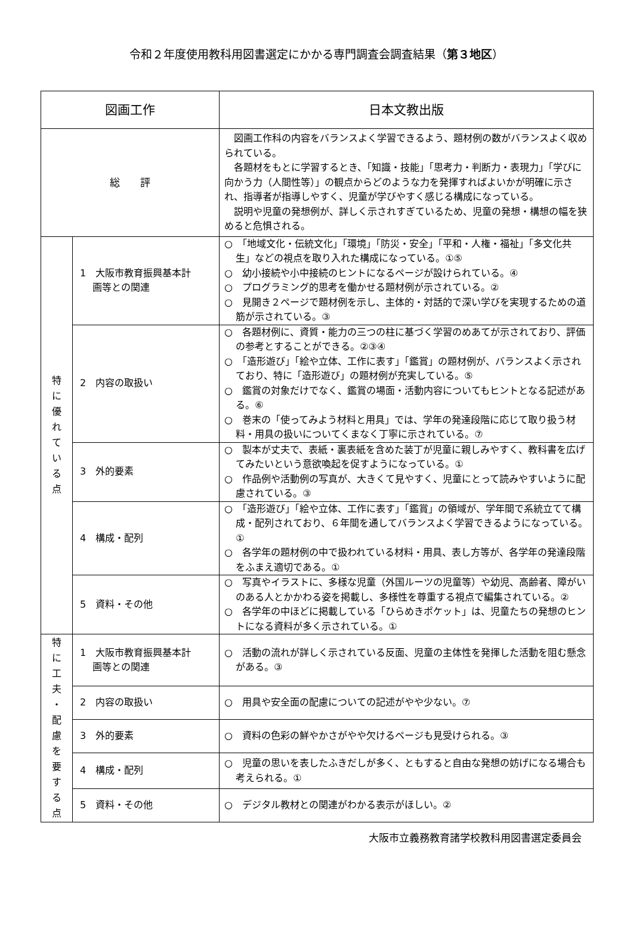令和２年度使用教科用図書選定にかかる専門調査会調査結果（第３地区）
| 図画工作 | | 日本文教出版 |
| 総 評 | | 図画工作科の内容をバランスよく学習できるよう、題材例の数がバランスよく収められている。 各題材をもとに学習するとき、「知識・技能」「思考力・判断力・表現力」「学びに向かう力（人間性等）」の観点からどのような力を発揮すればよいかが明確に示され、指導者が指導しやすく、児童が学びやすく感じる構成になっている。 説明や児童の発想例が、詳しく示されすぎているため、児童の発想・構想の幅を狭めると危惧される。 |
| 特 に 優 れ て い る 点 | 1 大阪市教育振興基本計 画等との関連 | ○ 「地域文化・伝統文化」「環境」「防災・安全」「平和・人権・福祉」「多文化共生」などの視点を取り入れた構成になっている。①⑤ ○ 幼小接続や小中接続のヒントになるページが設けられている。④ ○ プログラミング的思考を働かせる題材例が示されている。② ○ 見開き２ページで題材例を示し、主体的・対話的で深い学びを実現するための道筋が示されている。③ |
| | 2 内容の取扱い | ○ 各題材例に、資質・能力の三つの柱に基づく学習のめあてが示されており、評価の参考とすることができる。②③④ ○ 「造形遊び」「絵や立体、工作に表す」「鑑賞」の題材例が、バランスよく示されており、特に「造形遊び」の題材例が充実している。⑤ ○ 鑑賞の対象だけでなく、鑑賞の場面・活動内容についてもヒントとなる記述がある。⑥ ○ 巻末の「使ってみよう材料と用具」では、学年の発達段階に応じて取り扱う材料・用具の扱いについてくまなく丁寧に示されている。⑦ |
| | 3 外的要素 | ○ 製本が丈夫で、表紙・裏表紙を含めた装丁が児童に親しみやすく、教科書を広げてみたいという意欲喚起を促すようになっている。① ○ 作品例や活動例の写真が、大きくて見やすく、児童にとって読みやすいように配慮されている。③ |
| | 4 構成・配列 | ○ 「造形遊び」「絵や立体、工作に表す」「鑑賞」の領域が、学年間で系統立てて構成・配列されており、６年間を通してバランスよく学習できるようになっている。① ○ 各学年の題材例の中で扱われている材料・用具、表し方等が、各学年の発達段階をふまえ適切である。① |
| | 5 資料・その他 | ○ 写真やイラストに、多様な児童（外国ルーツの児童等）や幼児、高齢者、障がいのある人とかかわる姿を掲載し、多様性を尊重する視点で編集されている。② ○ 各学年の中ほどに掲載している「ひらめきポケット」は、児童たちの発想のヒントになる資料が多く示されている。① |
| 特 に 工 夫 ・ 配 慮 を 要 す る 点 | 1 大阪市教育振興基本計 画等との関連 | ○ 活動の流れが詳しく示されている反面、児童の主体性を発揮した活動を阻む懸念がある。③ |
| | 2 内容の取扱い | ○ 用具や安全面の配慮についての記述がやや少ない。⑦ |
| | 3 外的要素 | ○ 資料の色彩の鮮やかさがやや欠けるページも見受けられる。③ |
| | 4 構成・配列 | ○ 児童の思いを表したふきだしが多く、ともすると自由な発想の妨げになる場合も考えられる。① |
| | 5 資料・その他 | ○ デジタル教材との関連がわかる表示がほしい。② |
大阪市立義務教育諸学校教科用図書選定委員会